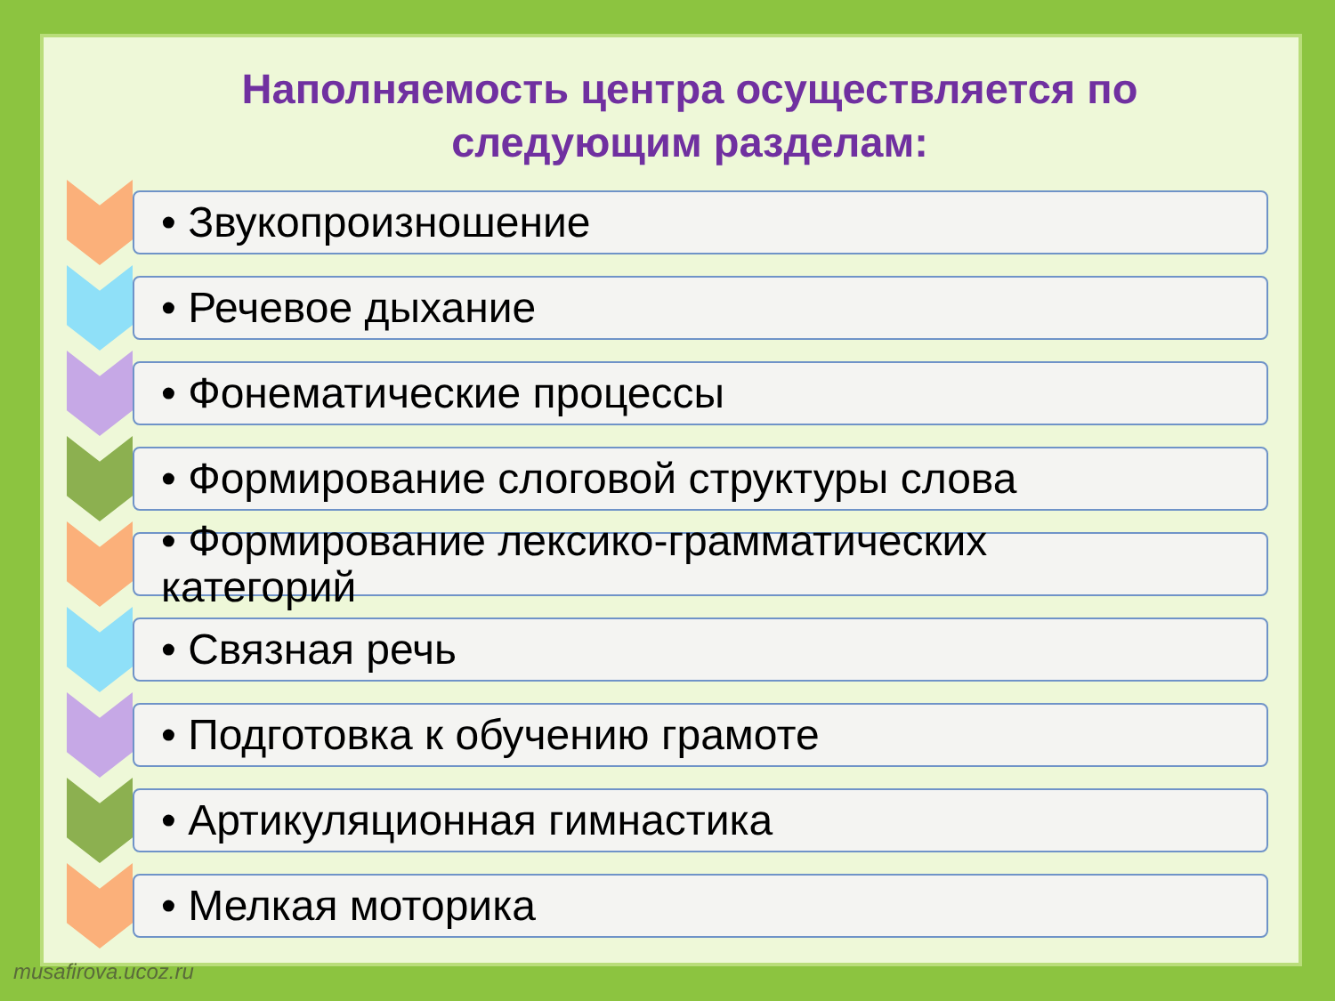Наполняемость центра осуществляется по следующим разделам:
• Звукопроизношение
• Речевое дыхание
• Фонематические процессы
• Формирование слоговой структуры слова
• Формирование лексико-грамматических
категорий
• Связная речь
• Подготовка к обучению грамоте
• Артикуляционная гимнастика
• Мелкая моторика
musafirova.ucoz.ru